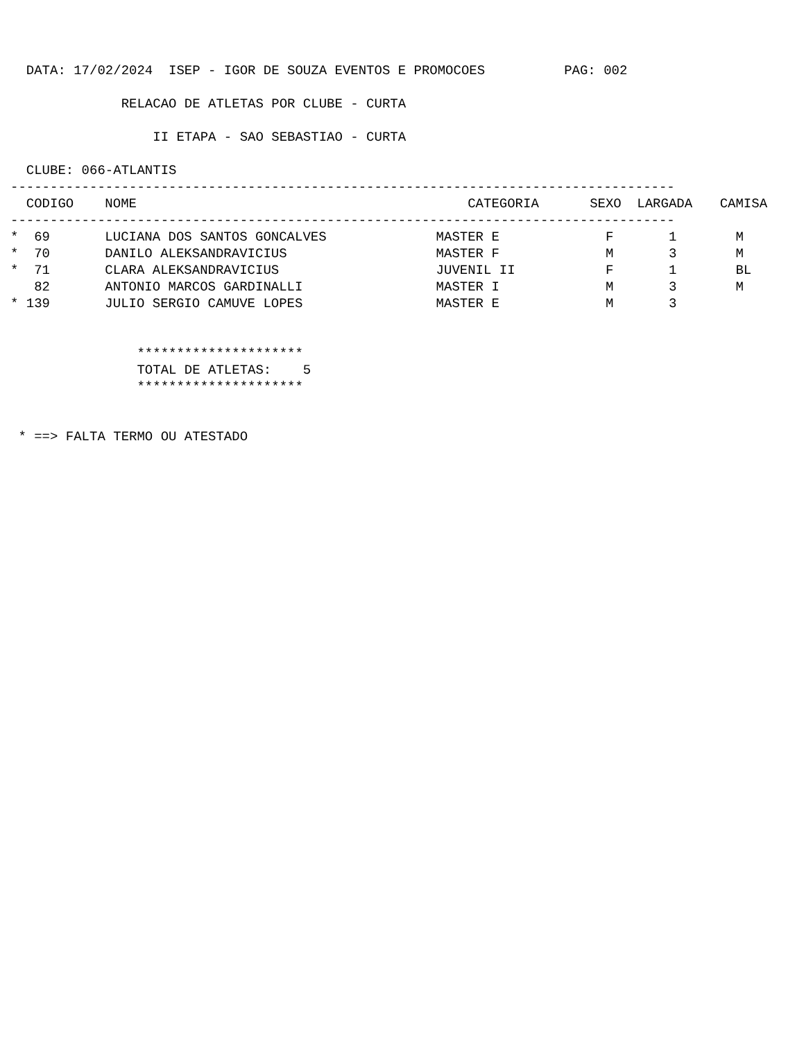DATA: 17/02/2024 ISEP - IGOR DE SOUZA EVENTOS E PROMOCOES PAG: 002
RELACAO DE ATLETAS POR CLUBE - CURTA
II ETAPA - SAO SEBASTIAO - CURTA
CLUBE: 066-ATLANTIS
------------------------------------------------------------------------------------
| CODIGO | NOME | CATEGORIA | SEXO | LARGADA | CAMISA |
| --- | --- | --- | --- | --- | --- |
| ------------------------------------------------------------------------------------ | | | | | |
| * 69 | LUCIANA DOS SANTOS GONCALVES | MASTER E | F | 1 | M |
| * 70 | DANILO ALEKSANDRAVICIUS | MASTER F | M | 3 | M |
| * 71 | CLARA ALEKSANDRAVICIUS | JUVENIL II | F | 1 | BL |
| 82 | ANTONIO MARCOS GARDINALLI | MASTER I | M | 3 | M |
| * 139 | JULIO SERGIO CAMUVE LOPES | MASTER E | M | 3 | |
*********************
TOTAL DE ATLETAS: 5
*********************
* ==> FALTA TERMO OU ATESTADO